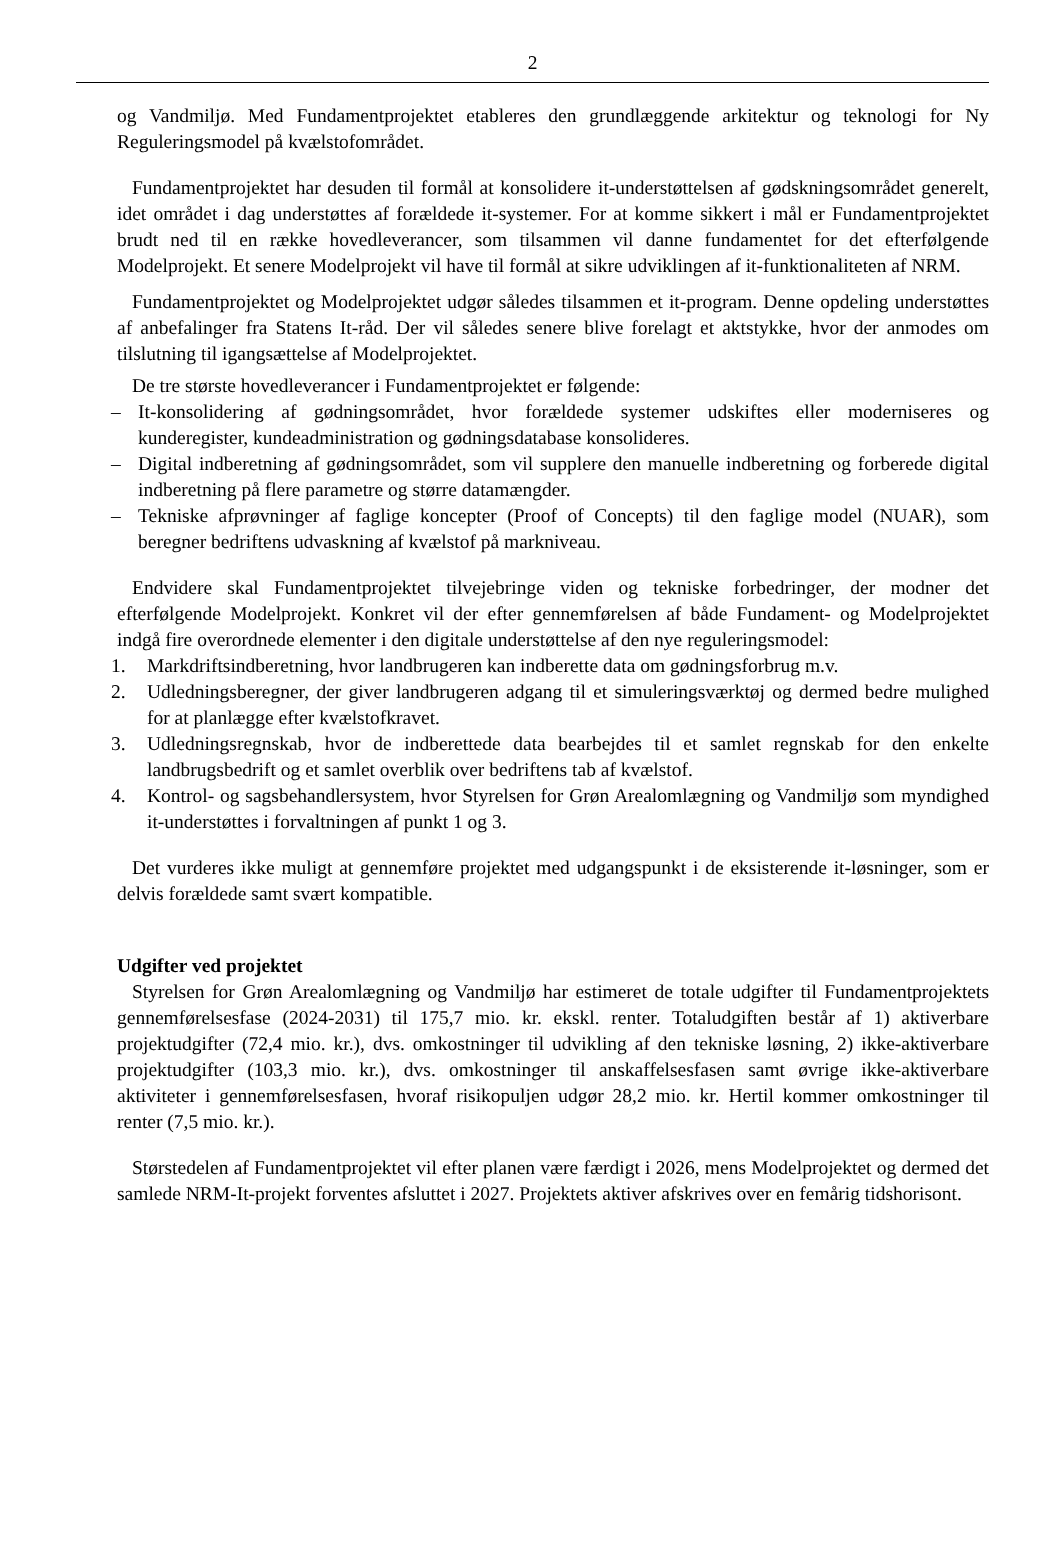2
og Vandmiljø. Med Fundamentprojektet etableres den grundlæggende arkitektur og teknologi for Ny Reguleringsmodel på kvælstofområdet.
Fundamentprojektet har desuden til formål at konsolidere it-understøttelsen af gødskningsområdet generelt, idet området i dag understøttes af forældede it-systemer. For at komme sikkert i mål er Fundamentprojektet brudt ned til en række hovedleverancer, som tilsammen vil danne fundamentet for det efterfølgende Modelprojekt. Et senere Modelprojekt vil have til formål at sikre udviklingen af it-funktionaliteten af NRM.
Fundamentprojektet og Modelprojektet udgør således tilsammen et it-program. Denne opdeling understøttes af anbefalinger fra Statens It-råd. Der vil således senere blive forelagt et aktstykke, hvor der anmodes om tilslutning til igangsættelse af Modelprojektet.
De tre største hovedleverancer i Fundamentprojektet er følgende:
– It-konsolidering af gødningsområdet, hvor forældede systemer udskiftes eller moderniseres og kunderegister, kundeadministration og gødningsdatabase konsolideres.
– Digital indberetning af gødningsområdet, som vil supplere den manuelle indberetning og forberede digital indberetning på flere parametre og større datamængder.
– Tekniske afprøvninger af faglige koncepter (Proof of Concepts) til den faglige model (NUAR), som beregner bedriftens udvaskning af kvælstof på markniveau.
Endvidere skal Fundamentprojektet tilvejebringe viden og tekniske forbedringer, der modner det efterfølgende Modelprojekt. Konkret vil der efter gennemførelsen af både Fundament- og Modelprojektet indgå fire overordnede elementer i den digitale understøttelse af den nye reguleringsmodel:
1. Markdriftsindberetning, hvor landbrugeren kan indberette data om gødningsforbrug m.v.
2. Udledningsberegner, der giver landbrugeren adgang til et simuleringsværktøj og dermed bedre mulighed for at planlægge efter kvælstofkravet.
3. Udledningsregnskab, hvor de indberettede data bearbejdes til et samlet regnskab for den enkelte landbrugsbedrift og et samlet overblik over bedriftens tab af kvælstof.
4. Kontrol- og sagsbehandlersystem, hvor Styrelsen for Grøn Arealomlægning og Vandmiljø som myndighed it-understøttes i forvaltningen af punkt 1 og 3.
Det vurderes ikke muligt at gennemføre projektet med udgangspunkt i de eksisterende it-løsninger, som er delvis forældede samt svært kompatible.
Udgifter ved projektet
Styrelsen for Grøn Arealomlægning og Vandmiljø har estimeret de totale udgifter til Fundamentprojektets gennemførelsesfase (2024-2031) til 175,7 mio. kr. ekskl. renter. Totaludgiften består af 1) aktiverbare projektudgifter (72,4 mio. kr.), dvs. omkostninger til udvikling af den tekniske løsning, 2) ikke-aktiverbare projektudgifter (103,3 mio. kr.), dvs. omkostninger til anskaffelsesfasen samt øvrige ikke-aktiverbare aktiviteter i gennemførelsesfasen, hvoraf risikopuljen udgør 28,2 mio. kr. Hertil kommer omkostninger til renter (7,5 mio. kr.).
Størstedelen af Fundamentprojektet vil efter planen være færdigt i 2026, mens Modelprojektet og dermed det samlede NRM-It-projekt forventes afsluttet i 2027. Projektets aktiver afskrives over en femårig tidshorisont.